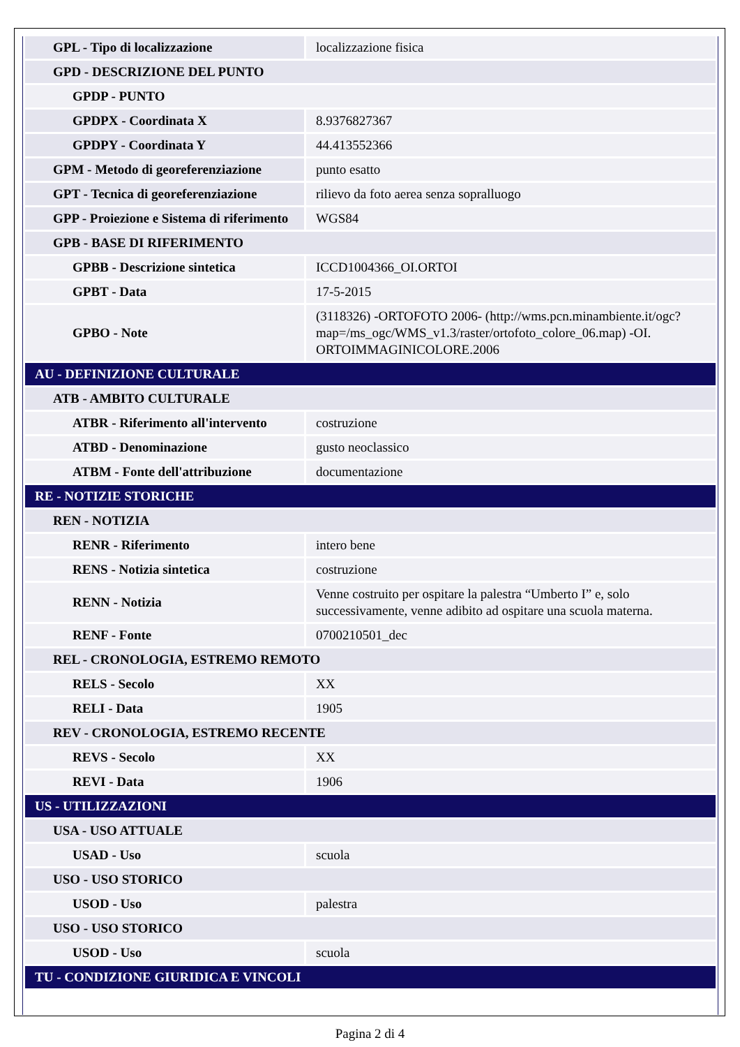| GPL - Tipo di localizzazione | localizzazione fisica |
| GPD - DESCRIZIONE DEL PUNTO | |
| GPDP - PUNTO | |
| GPDPX - Coordinata X | 8.9376827367 |
| GPDPY - Coordinata Y | 44.413552366 |
| GPM - Metodo di georeferenziazione | punto esatto |
| GPT - Tecnica di georeferenziazione | rilievo da foto aerea senza sopralluogo |
| GPP - Proiezione e Sistema di riferimento | WGS84 |
| GPB - BASE DI RIFERIMENTO | |
| GPBB - Descrizione sintetica | ICCD1004366_OI.ORTOI |
| GPBT - Data | 17-5-2015 |
| GPBO - Note | (3118326) -ORTOFOTO 2006- (http://wms.pcn.minambiente.it/ogc?map=/ms_ogc/WMS_v1.3/raster/ortofoto_colore_06.map) -OI. ORTOIMMAGINICOLORE.2006 |
| AU - DEFINIZIONE CULTURALE | |
| ATB - AMBITO CULTURALE | |
| ATBR - Riferimento all'intervento | costruzione |
| ATBD - Denominazione | gusto neoclassico |
| ATBM - Fonte dell'attribuzione | documentazione |
| RE - NOTIZIE STORICHE | |
| REN - NOTIZIA | |
| RENR - Riferimento | intero bene |
| RENS - Notizia sintetica | costruzione |
| RENN - Notizia | Venne costruito per ospitare la palestra “Umberto I” e, solo successivamente, venne adibito ad ospitare una scuola materna. |
| RENF - Fonte | 0700210501_dec |
| REL - CRONOLOGIA, ESTREMO REMOTO | |
| RELS - Secolo | XX |
| RELI - Data | 1905 |
| REV - CRONOLOGIA, ESTREMO RECENTE | |
| REVS - Secolo | XX |
| REVI - Data | 1906 |
| US - UTILIZZAZIONI | |
| USA - USO ATTUALE | |
| USAD - Uso | scuola |
| USO - USO STORICO | |
| USOD - Uso | palestra |
| USO - USO STORICO | |
| USOD - Uso | scuola |
| TU - CONDIZIONE GIURIDICA E VINCOLI | |
Pagina 2 di 4